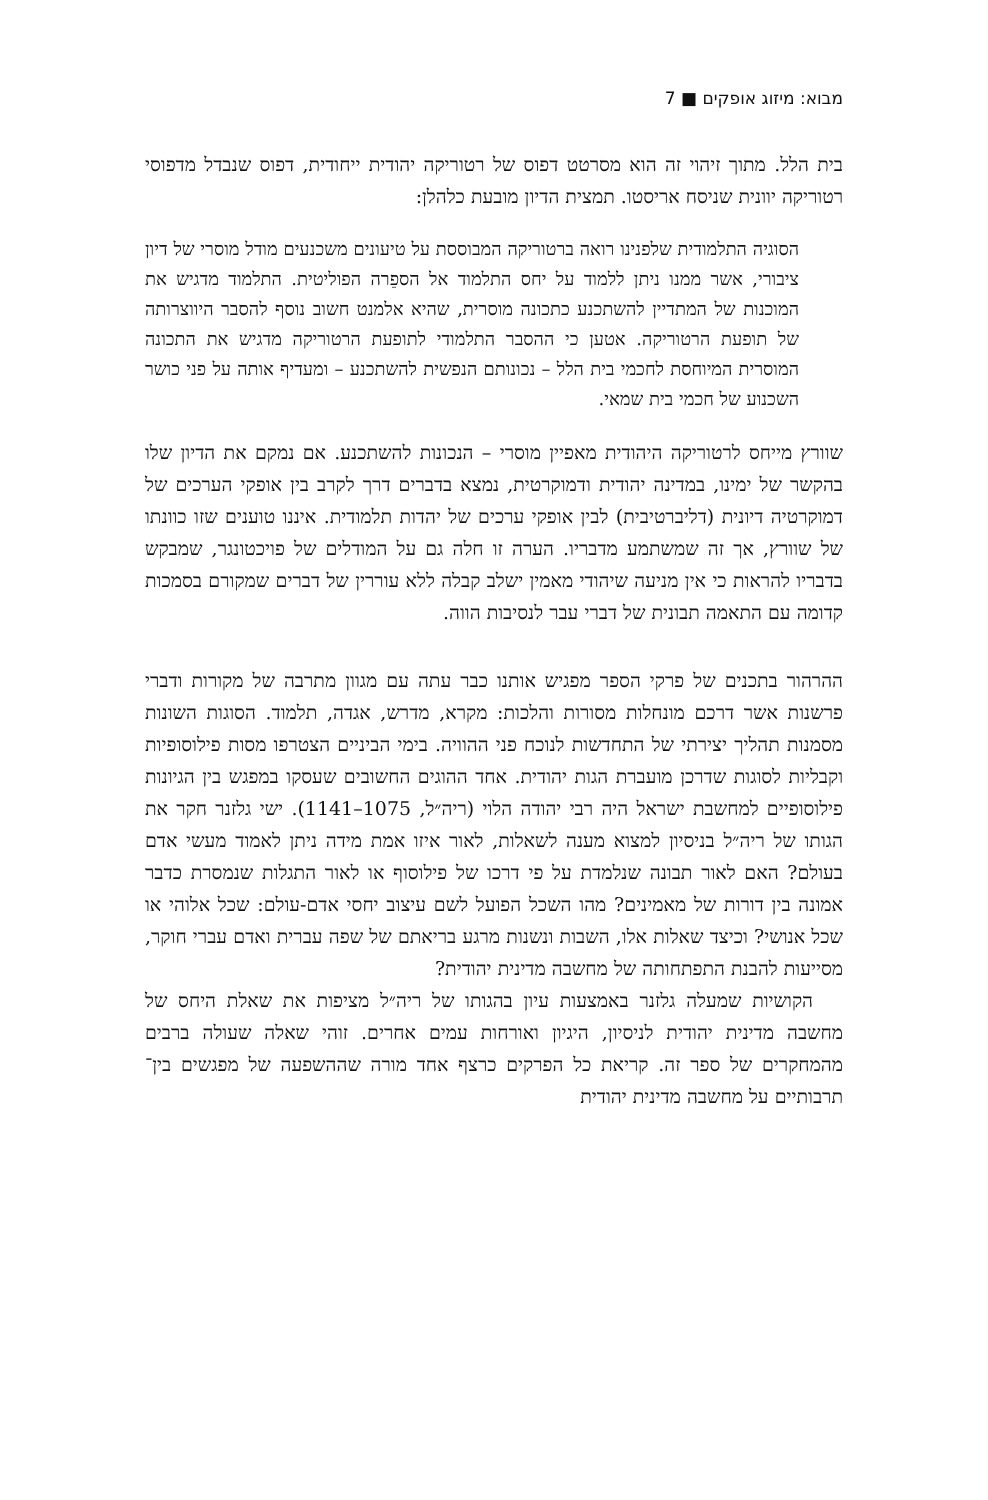מבוא: מיזוג אופקים ■ 7
בית הלל. מתוך זיהוי זה הוא מסרטט דפוס של רטוריקה יהודית ייחודית, דפוס שנבדל מדפוסי רטוריקה יוונית שניסח אריסטו. תמצית הדיון מובעת כלהלן:
הסוגיה התלמודית שלפנינו רואה ברטוריקה המבוססת על טיעונים משכנעים מודל מוסרי של דיון ציבורי, אשר ממנו ניתן ללמוד על יחס התלמוד אל הספֵרה הפוליטית. התלמוד מדגיש את המוכנות של המתדיין להשתכנע כתכונה מוסרית, שהיא אלמנט חשוב נוסף להסבר היווצרותה של תופעת הרטוריקה. אטען כי ההסבר התלמודי לתופעת הרטוריקה מדגיש את התכונה המוסרית המיוחסת לחכמי בית הלל – נכונותם הנפשית להשתכנע – ומעדיף אותה על פני כושר השכנוע של חכמי בית שמאי.
שוורץ מייחס לרטוריקה היהודית מאפיין מוסרי – הנכונות להשתכנע. אם נמקם את הדיון שלו בהקשר של ימינו, במדינה יהודית ודמוקרטית, נמצא בדברים דרך לקרב בין אופקי הערכים של דמוקרטיה דיונית (דליברטיבית) לבין אופקי ערכים של יהדות תלמודית. איננו טוענים שזו כוונתו של שוורץ, אך זה שמשתמע מדבריו. הערה זו חלה גם על המודלים של פויכטונגר, שמבקש בדבריו להראות כי אין מניעה שיהודי מאמין ישלב קבלה ללא עוררין של דברים שמקורם בסמכות קדומה עם התאמה תבונית של דברי עבר לנסיבות הווה.
ההרהור בתכנים של פרקי הספר מפגיש אותנו כבר עתה עם מגוון מתרבה של מקורות ודברי פרשנות אשר דרכם מונחלות מסורות והלכות: מקרא, מדרש, אגדה, תלמוד. הסוגות השונות מסמנות תהליך יצירתי של התחדשות לנוכח פני ההוויה. בימי הביניים הצטרפו מסות פילוסופיות וקבליות לסוגות שדרכן מועברת הגות יהודית. אחד ההוגים החשובים שעסקו במפגש בין הגיונות פילוסופיים למחשבת ישראל היה רבי יהודה הלוי (ריה״ל, 1075–1141). ישי גלזנר חקר את הגותו של ריה״ל בניסיון למצוא מענה לשאלות, לאור איזו אמת מידה ניתן לאמוד מעשי אדם בעולם? האם לאור תבונה שנלמדת על פי דרכו של פילוסוף או לאור התגלות שנמסרת כדבר אמונה בין דורות של מאמינים? מהו השכל הפועל לשם עיצוב יחסי אדם-עולם: שכל אלוהי או שכל אנושי? וכיצד שאלות אלו, השבות ונשנות מרגע בריאתם של שפה עברית ואדם עברי חוקר, מסייעות להבנת התפתחותה של מחשבה מדינית יהודית?
הקושיות שמעלה גלזנר באמצעות עיון בהגותו של ריה״ל מציפות את שאלת היחס של מחשבה מדינית יהודית לניסיון, היגיון ואורחות עמים אחרים. זוהי שאלה שעולה ברבים מהמחקרים של ספר זה. קריאת כל הפרקים כרצף אחד מורה שההשפעה של מפגשים בין־תרבותיים על מחשבה מדינית יהודית